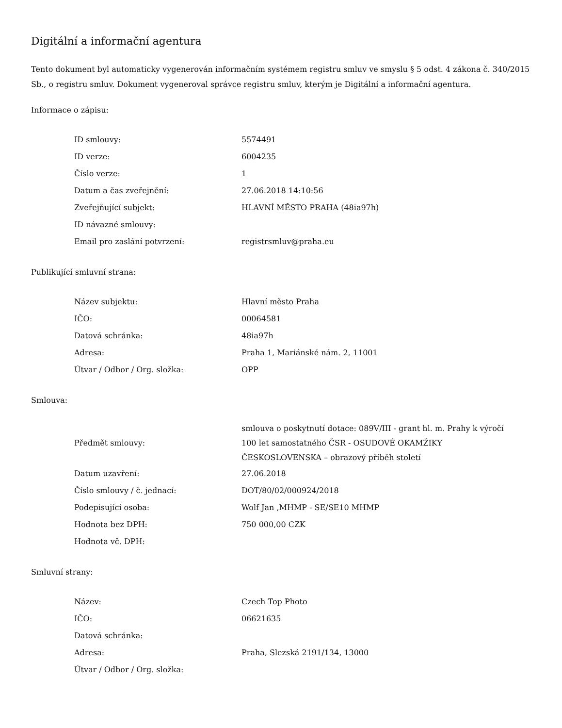Digitální a informační agentura
Tento dokument byl automaticky vygenerován informačním systémem registru smluv ve smyslu § 5 odst. 4 zákona č. 340/2015 Sb., o registru smluv. Dokument vygeneroval správce registru smluv, kterým je Digitální a informační agentura.
Informace o zápisu:
| ID smlouvy: | 5574491 |
| ID verze: | 6004235 |
| Číslo verze: | 1 |
| Datum a čas zveřejnění: | 27.06.2018 14:10:56 |
| Zveřejňující subjekt: | HLAVNÍ MĚSTO PRAHA (48ia97h) |
| ID návazné smlouvy: | |
| Email pro zaslání potvrzení: | registrsmluv@praha.eu |
Publikující smluvní strana:
| Název subjektu: | Hlavní město Praha |
| IČO: | 00064581 |
| Datová schránka: | 48ia97h |
| Adresa: | Praha 1, Mariánské nám. 2, 11001 |
| Útvar / Odbor / Org. složka: | OPP |
Smlouva:
| Předmět smlouvy: | smlouva o poskytnutí dotace: 089V/III - grant hl. m. Prahy k výročí 100 let samostatného ČSR - OSUDOVÉ OKAMŽIKY ČESKOSLOVENSKA – obrazový příběh století |
| Datum uzavření: | 27.06.2018 |
| Číslo smlouvy / č. jednací: | DOT/80/02/000924/2018 |
| Podepisující osoba: | Wolf Jan ,MHMP - SE/SE10 MHMP |
| Hodnota bez DPH: | 750 000,00 CZK |
| Hodnota vč. DPH: | |
Smluvní strany:
| Název: | Czech Top Photo |
| IČO: | 06621635 |
| Datová schránka: | |
| Adresa: | Praha, Slezská 2191/134, 13000 |
| Útvar / Odbor / Org. složka: | |